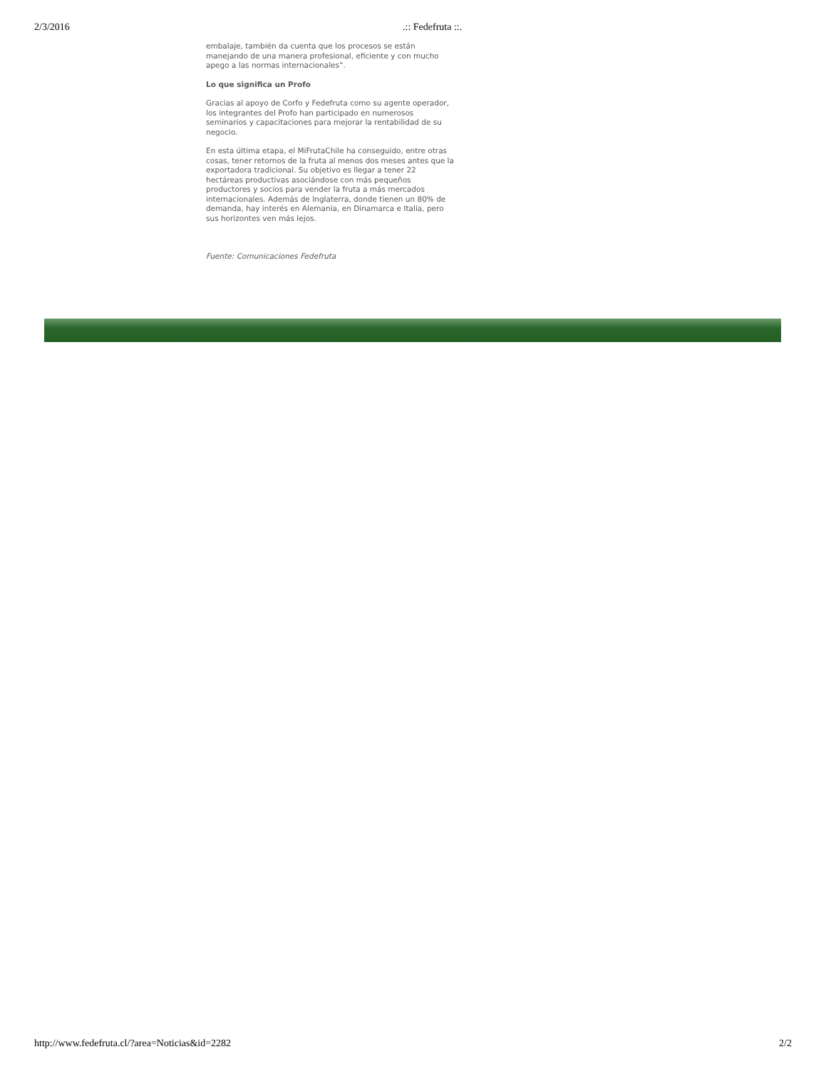2/3/2016 .:: Fedefruta ::.
embalaje, también da cuenta que los procesos se están manejando de una manera profesional, eficiente y con mucho apego a las normas internacionales”.
Lo que significa un Profo
Gracias al apoyo de Corfo y Fedefruta como su agente operador, los integrantes del Profo han participado en numerosos seminarios y capacitaciones para mejorar la rentabilidad de su negocio.
En esta última etapa, el MiFrutaChile ha conseguido, entre otras cosas, tener retornos de la fruta al menos dos meses antes que la exportadora tradicional. Su objetivo es llegar a tener 22 hectáreas productivas asociándose con más pequeños productores y socios para vender la fruta a más mercados internacionales. Además de Inglaterra, donde tienen un 80% de demanda, hay interés en Alemania, en Dinamarca e Italia, pero sus horizontes ven más lejos.
Fuente: Comunicaciones Fedefruta
http://www.fedefruta.cl/?area=Noticias&id=2282 2/2